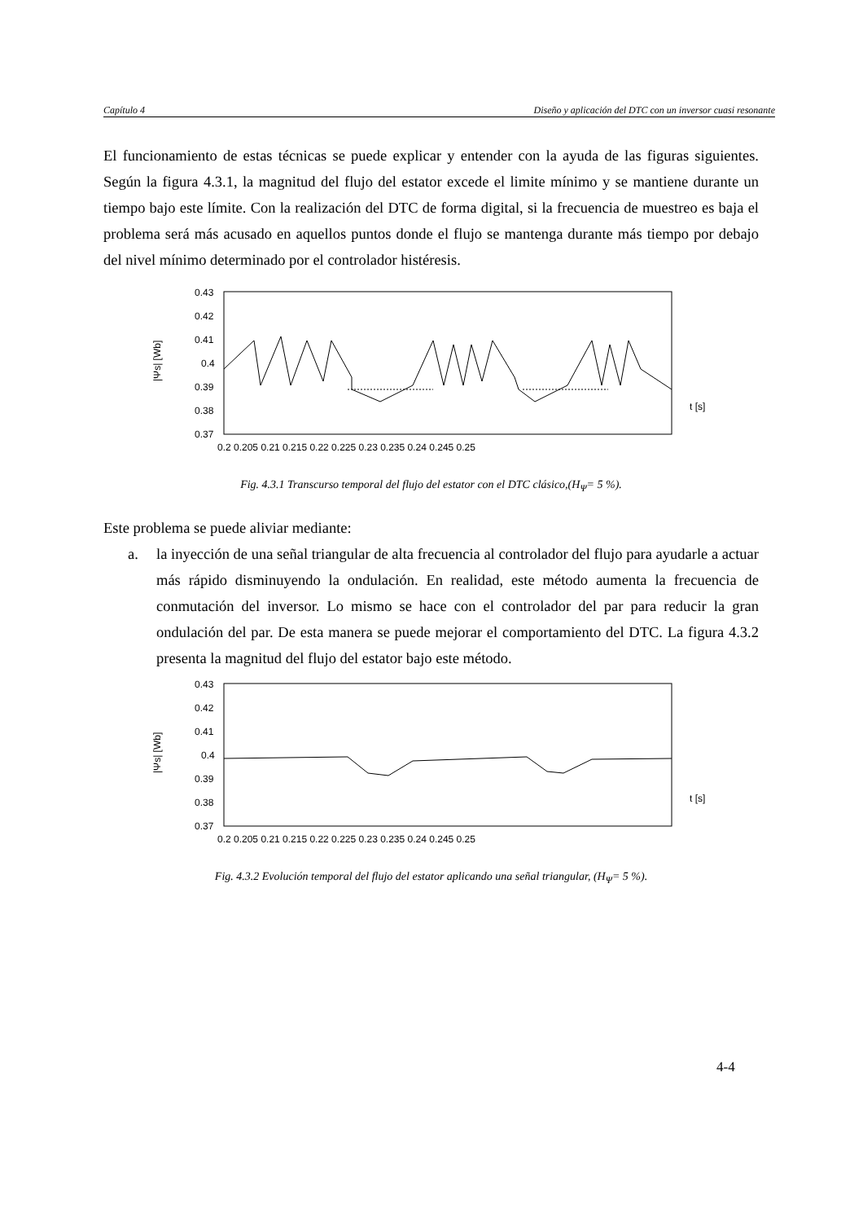Capítulo 4 Diseño y aplicación del DTC con un inversor cuasi resonante
El funcionamiento de estas técnicas se puede explicar y entender con la ayuda de las figuras siguientes. Según la figura 4.3.1, la magnitud del flujo del estator excede el limite mínimo y se mantiene durante un tiempo bajo este límite. Con la realización del DTC de forma digital, si la frecuencia de muestreo es baja el problema será más acusado en aquellos puntos donde el flujo se mantenga durante más tiempo por debajo del nivel mínimo determinado por el controlador histéresis.
|Ψs| [Wb]
0.43
0.42
0.41
0.4
0.39
0.38
0.37
0.2 0.205 0.21 0.215 0.22 0.225 0.23 0.235 0.24 0.245 0.25
t [s]
Fig. 4.3.1 Transcurso temporal del flujo del estator con el DTC clásico,(H<sub>Ψ</sub>= 5 %).
Este problema se puede aliviar mediante:
a. la inyección de una señal triangular de alta frecuencia al controlador del flujo para ayudarle a actuar más rápido disminuyendo la ondulación. En realidad, este método aumenta la frecuencia de conmutación del inversor. Lo mismo se hace con el controlador del par para reducir la gran ondulación del par. De esta manera se puede mejorar el comportamiento del DTC. La figura 4.3.2 presenta la magnitud del flujo del estator bajo este método.
|Ψs| [Wb]
0.43
0.42
0.41
0.4
0.39
0.38
0.37
0.2 0.205 0.21 0.215 0.22 0.225 0.23 0.235 0.24 0.245 0.25
t [s]
Fig. 4.3.2 Evolución temporal del flujo del estator aplicando una señal triangular, (H<sub>Ψ</sub>= 5 %).
4-4